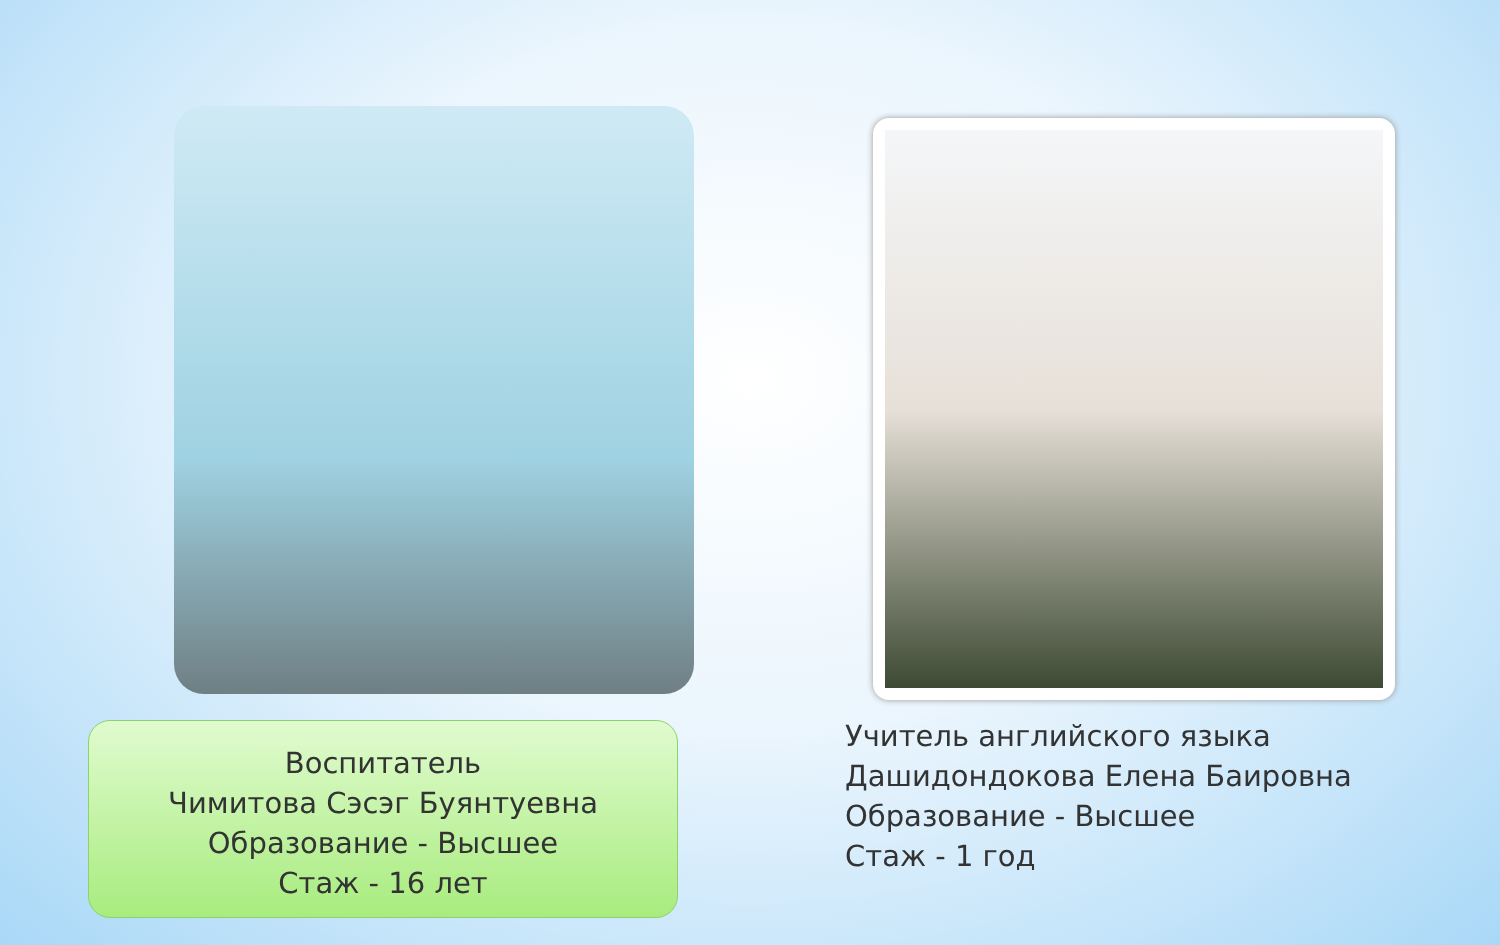Воспитатель
Чимитова Сэсэг Буянтуевна
Образование - Высшее
Стаж - 16 лет
Учитель английского языка
Дашидондокова Елена Баировна
Образование - Высшее
Стаж - 1 год